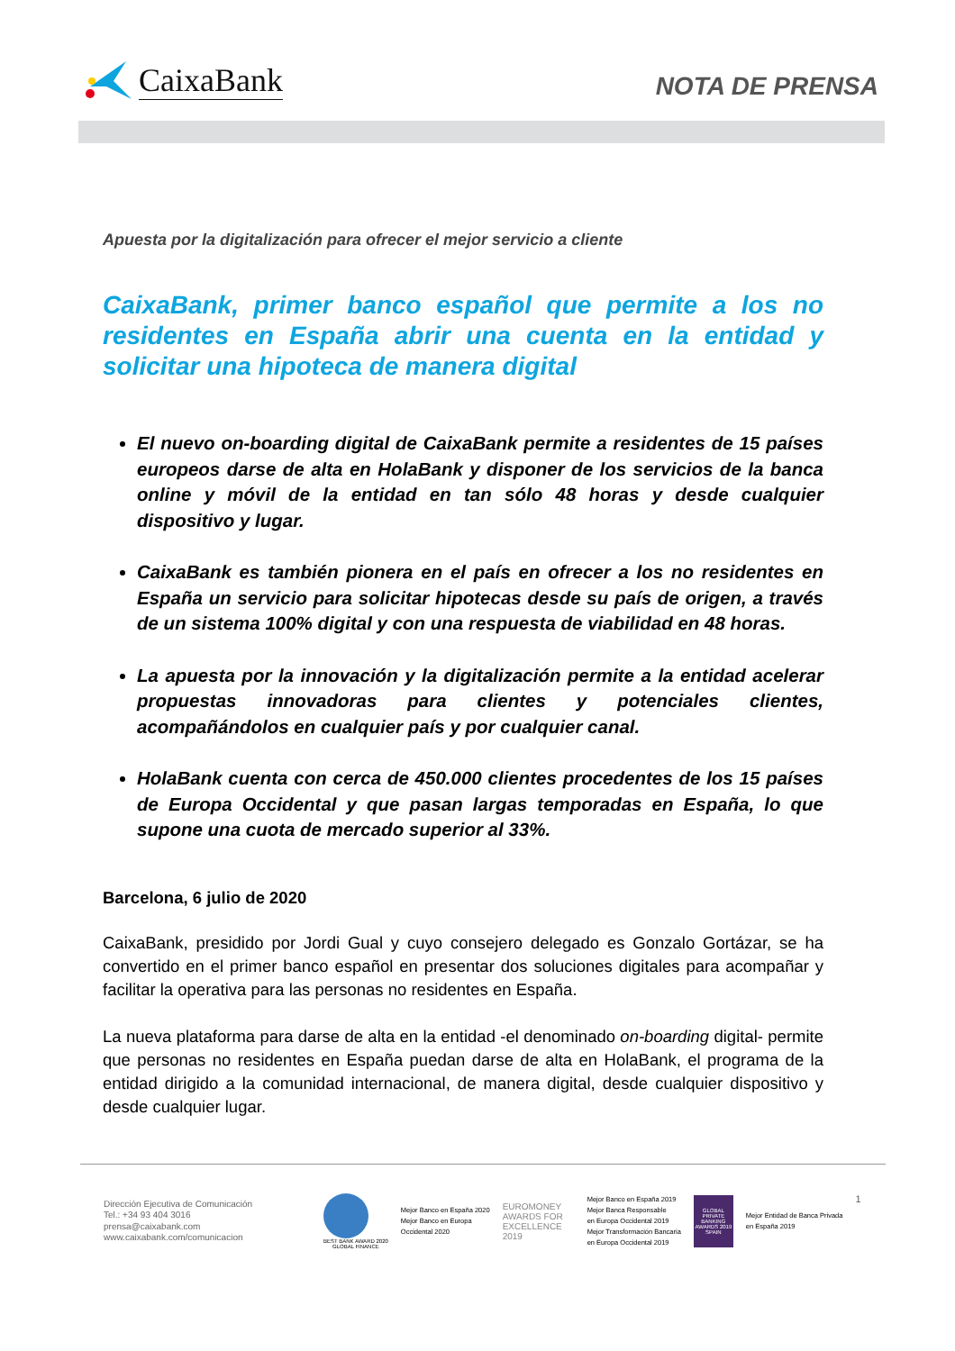CaixaBank
NOTA DE PRENSA
Apuesta por la digitalización para ofrecer el mejor servicio a cliente
CaixaBank, primer banco español que permite a los no residentes en España abrir una cuenta en la entidad y solicitar una hipoteca de manera digital
El nuevo on-boarding digital de CaixaBank permite a residentes de 15 países europeos darse de alta en HolaBank y disponer de los servicios de la banca online y móvil de la entidad en tan sólo 48 horas y desde cualquier dispositivo y lugar.
CaixaBank es también pionera en el país en ofrecer a los no residentes en España un servicio para solicitar hipotecas desde su país de origen, a través de un sistema 100% digital y con una respuesta de viabilidad en 48 horas.
La apuesta por la innovación y la digitalización permite a la entidad acelerar propuestas innovadoras para clientes y potenciales clientes, acompañándolos en cualquier país y por cualquier canal.
HolaBank cuenta con cerca de 450.000 clientes procedentes de los 15 países de Europa Occidental y que pasan largas temporadas en España, lo que supone una cuota de mercado superior al 33%.
Barcelona, 6 julio de 2020
CaixaBank, presidido por Jordi Gual y cuyo consejero delegado es Gonzalo Gortázar, se ha convertido en el primer banco español en presentar dos soluciones digitales para acompañar y facilitar la operativa para las personas no residentes en España.
La nueva plataforma para darse de alta en la entidad -el denominado on-boarding digital- permite que personas no residentes en España puedan darse de alta en HolaBank, el programa de la entidad dirigido a la comunidad internacional, de manera digital, desde cualquier dispositivo y desde cualquier lugar.
Dirección Ejecutiva de Comunicación
Tel.: +34 93 404 3016
prensa@caixabank.com
www.caixabank.com/comunicacion
BEST BANK AWARD 2020
GLOBAL FINANCE
Mejor Banco en España 2020
Mejor Banco en Europa
Occidental 2020
EUROMONEY
AWARDS FOR EXCELLENCE 2019
Mejor Banco en España 2019
Mejor Banca Responsable
en Europa Occidental 2019
Mejor Transformación Bancaria
en Europa Occidental 2019
GLOBAL PRIVATE BANKING AWARDS 2019 SPAIN
Mejor Entidad de Banca Privada
en España 2019
1